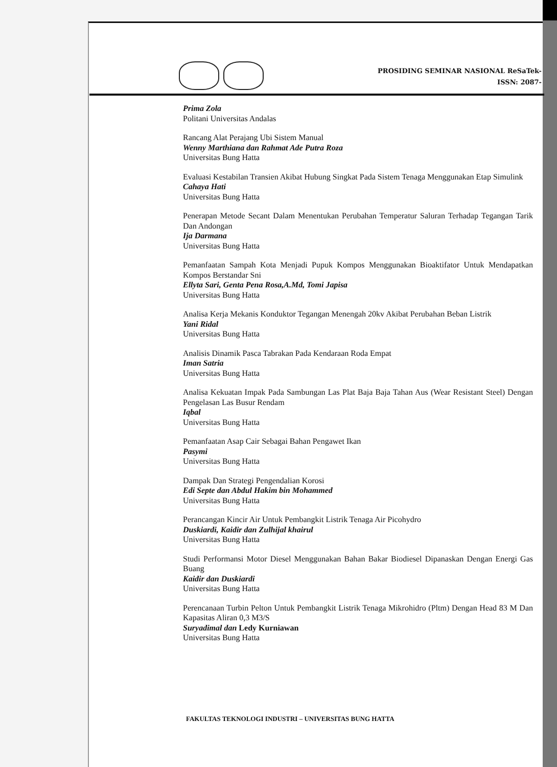PROSIDING SEMINAR NASIONAL ReSaTek-
ISSN: 2087-
Prima Zola
Politani Universitas Andalas
Rancang Alat Perajang Ubi Sistem Manual
Wenny Marthiana dan Rahmat Ade Putra Roza
Universitas Bung Hatta
Evaluasi Kestabilan Transien Akibat Hubung Singkat Pada Sistem Tenaga Menggunakan Etap Simulink
Cahaya Hati
Universitas Bung Hatta
Penerapan Metode Secant Dalam Menentukan Perubahan Temperatur Saluran Terhadap Tegangan Tarik Dan Andongan
Ija Darmana
Universitas Bung Hatta
Pemanfaatan Sampah Kota Menjadi Pupuk Kompos Menggunakan Bioaktifator Untuk Mendapatkan Kompos Berstandar Sni
Ellyta Sari, Genta Pena Rosa,A.Md, Tomi Japisa
Universitas Bung Hatta
Analisa Kerja Mekanis Konduktor Tegangan Menengah 20kv Akibat Perubahan Beban Listrik
Yani Ridal
Universitas Bung Hatta
Analisis Dinamik Pasca Tabrakan Pada Kendaraan Roda Empat
Iman Satria
Universitas Bung Hatta
Analisa Kekuatan Impak Pada Sambungan Las Plat Baja Baja Tahan Aus (Wear Resistant Steel) Dengan Pengelasan Las Busur Rendam
Iqbal
Universitas Bung Hatta
Pemanfaatan Asap Cair Sebagai Bahan Pengawet Ikan
Pasymi
Universitas Bung Hatta
Dampak Dan Strategi Pengendalian Korosi
Edi Septe dan Abdul Hakim bin Mohammed
Universitas Bung Hatta
Perancangan Kincir Air Untuk Pembangkit Listrik Tenaga Air Picohydro
Duskiardi, Kaidir dan Zulhijal khairul
Universitas Bung Hatta
Studi Performansi Motor Diesel Menggunakan Bahan Bakar Biodiesel Dipanaskan Dengan Energi Gas Buang
Kaidir dan Duskiardi
Universitas Bung Hatta
Perencanaan Turbin Pelton Untuk Pembangkit Listrik Tenaga Mikrohidro (Pltm) Dengan Head 83 M Dan Kapasitas Aliran 0,3 M3/S
Suryadimal dan Ledy Kurniawan
Universitas Bung Hatta
FAKULTAS TEKNOLOGI INDUSTRI – UNIVERSITAS BUNG HATTA